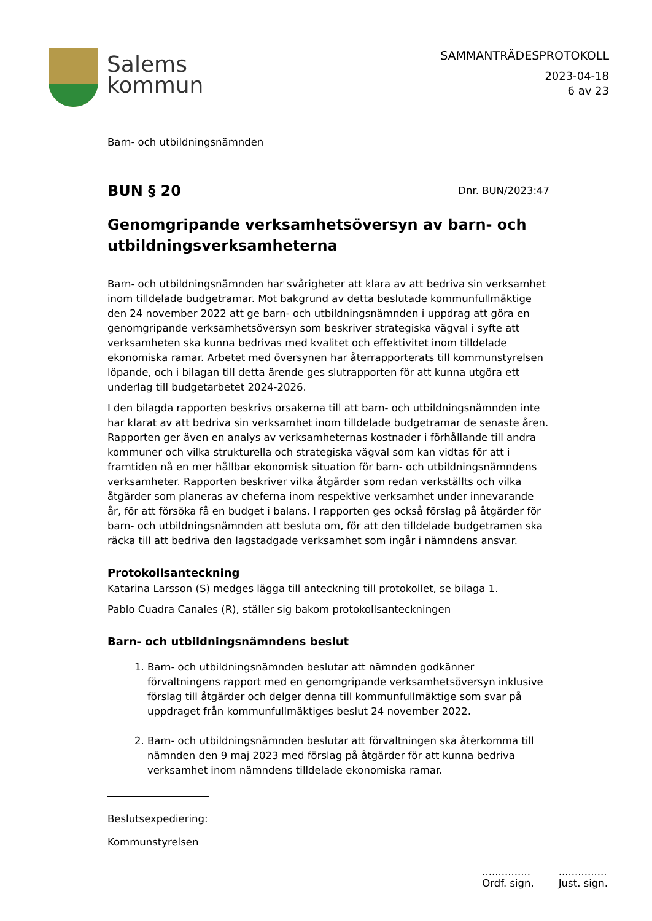Salems
kommun
SAMMANTRÄDESPROTOKOLL
2023-04-18
6 av 23
Barn- och utbildningsnämnden
BUN § 20
Dnr. BUN/2023:47
Genomgripande verksamhetsöversyn av barn- och utbildningsverksamheterna
Barn- och utbildningsnämnden har svårigheter att klara av att bedriva sin verksamhet inom tilldelade budgetramar. Mot bakgrund av detta beslutade kommunfullmäktige den 24 november 2022 att ge barn- och utbildningsnämnden i uppdrag att göra en genomgripande verksamhetsöversyn som beskriver strategiska vägval i syfte att verksamheten ska kunna bedrivas med kvalitet och effektivitet inom tilldelade ekonomiska ramar. Arbetet med översynen har återrapporterats till kommunstyrelsen löpande, och i bilagan till detta ärende ges slutrapporten för att kunna utgöra ett underlag till budgetarbetet 2024-2026.
I den bilagda rapporten beskrivs orsakerna till att barn- och utbildningsnämnden inte har klarat av att bedriva sin verksamhet inom tilldelade budgetramar de senaste åren. Rapporten ger även en analys av verksamheternas kostnader i förhållande till andra kommuner och vilka strukturella och strategiska vägval som kan vidtas för att i framtiden nå en mer hållbar ekonomisk situation för barn- och utbildningsnämndens verksamheter. Rapporten beskriver vilka åtgärder som redan verkställts och vilka åtgärder som planeras av cheferna inom respektive verksamhet under innevarande år, för att försöka få en budget i balans. I rapporten ges också förslag på åtgärder för barn- och utbildningsnämnden att besluta om, för att den tilldelade budgetramen ska räcka till att bedriva den lagstadgade verksamhet som ingår i nämndens ansvar.
Protokollsanteckning
Katarina Larsson (S) medges lägga till anteckning till protokollet, se bilaga 1.
Pablo Cuadra Canales (R), ställer sig bakom protokollsanteckningen
Barn- och utbildningsnämndens beslut
1. Barn- och utbildningsnämnden beslutar att nämnden godkänner förvaltningens rapport med en genomgripande verksamhetsöversyn inklusive förslag till åtgärder och delger denna till kommunfullmäktige som svar på uppdraget från kommunfullmäktiges beslut 24 november 2022.
2. Barn- och utbildningsnämnden beslutar att förvaltningen ska återkomma till nämnden den 9 maj 2023 med förslag på åtgärder för att kunna bedriva verksamhet inom nämndens tilldelade ekonomiska ramar.
Beslutsexpediering:
Kommunstyrelsen
...............
Ordf. sign.
...............
Just. sign.